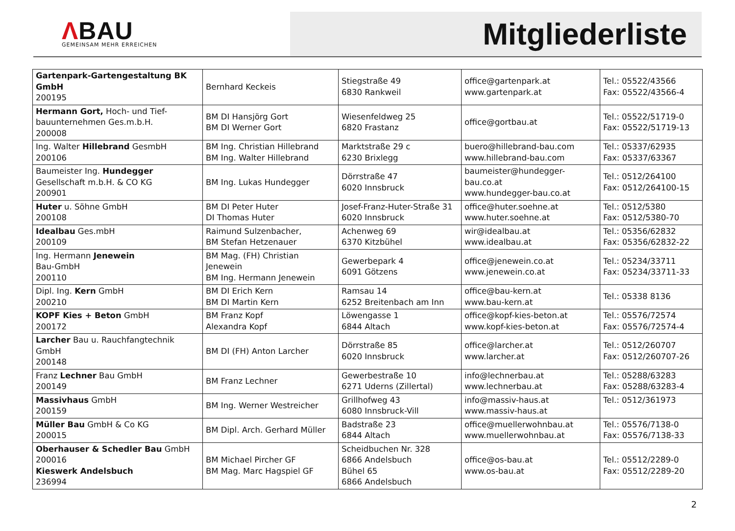ΛBAU
GEMEINSAM MEHR ERREICHEN
Mitgliederliste
| Gartenpark-Gartengestaltung BK GmbH 200195 | Bernhard Keckeis | Stiegstraße 49 6830 Rankweil | office@gartenpark.at www.gartenpark.at | Tel.: 05522/43566 Fax: 05522/43566-4 |
| Hermann Gort, Hoch- und Tief-bauunternehmen Ges.m.b.H. 200008 | BM DI Hansjörg Gort BM DI Werner Gort | Wiesenfeldweg 25 6820 Frastanz | office@gortbau.at | Tel.: 05522/51719-0 Fax: 05522/51719-13 |
| Ing. Walter Hillebrand GesmbH 200106 | BM Ing. Christian Hillebrand BM Ing. Walter Hillebrand | Marktstraße 29 c 6230 Brixlegg | buero@hillebrand-bau.com www.hillebrand-bau.com | Tel.: 05337/62935 Fax: 05337/63367 |
| Baumeister Ing. Hundegger Gesellschaft m.b.H. & CO KG 200901 | BM Ing. Lukas Hundegger | Dörrstraße 47 6020 Innsbruck | baumeister@hundegger-bau.co.at www.hundegger-bau.co.at | Tel.: 0512/264100 Fax: 0512/264100-15 |
| Huter u. Söhne GmbH 200108 | BM DI Peter Huter DI Thomas Huter | Josef-Franz-Huter-Straße 31 6020 Innsbruck | office@huter.soehne.at www.huter.soehne.at | Tel.: 0512/5380 Fax: 0512/5380-70 |
| Idealbau Ges.mbH 200109 | Raimund Sulzenbacher, BM Stefan Hetzenauer | Achenweg 69 6370 Kitzbühel | wir@idealbau.at www.idealbau.at | Tel.: 05356/62832 Fax: 05356/62832-22 |
| Ing. Hermann Jenewein Bau-GmbH 200110 | BM Mag. (FH) Christian Jenewein BM Ing. Hermann Jenewein | Gewerbepark 4 6091 Götzens | office@jenewein.co.at www.jenewein.co.at | Tel.: 05234/33711 Fax: 05234/33711-33 |
| Dipl. Ing. Kern GmbH 200210 | BM DI Erich Kern BM DI Martin Kern | Ramsau 14 6252 Breitenbach am Inn | office@bau-kern.at www.bau-kern.at | Tel.: 05338 8136 |
| KOPF Kies + Beton GmbH 200172 | BM Franz Kopf Alexandra Kopf | Löwengasse 1 6844 Altach | office@kopf-kies-beton.at www.kopf-kies-beton.at | Tel.: 05576/72574 Fax: 05576/72574-4 |
| Larcher Bau u. Rauchfangtechnik GmbH 200148 | BM DI (FH) Anton Larcher | Dörrstraße 85 6020 Innsbruck | office@larcher.at www.larcher.at | Tel.: 0512/260707 Fax: 0512/260707-26 |
| Franz Lechner Bau GmbH 200149 | BM Franz Lechner | Gewerbestraße 10 6271 Uderns (Zillertal) | info@lechnerbau.at www.lechnerbau.at | Tel.: 05288/63283 Fax: 05288/63283-4 |
| Massivhaus GmbH 200159 | BM Ing. Werner Westreicher | Grillhofweg 43 6080 Innsbruck-Vill | info@massiv-haus.at www.massiv-haus.at | Tel.: 0512/361973 |
| Müller Bau GmbH & Co KG 200015 | BM Dipl. Arch. Gerhard Müller | Badstraße 23 6844 Altach | office@muellerwohnbau.at www.muellerwohnbau.at | Tel.: 05576/7138-0 Fax: 05576/7138-33 |
| Oberhauser & Schedler Bau GmbH 200016 Kieswerk Andelsbuch 236994 | BM Michael Pircher GF BM Mag. Marc Hagspiel GF | Scheidbuchen Nr. 328 6866 Andelsbuch Bühel 65 6866 Andelsbuch | office@os-bau.at www.os-bau.at | Tel.: 05512/2289-0 Fax: 05512/2289-20 |
2